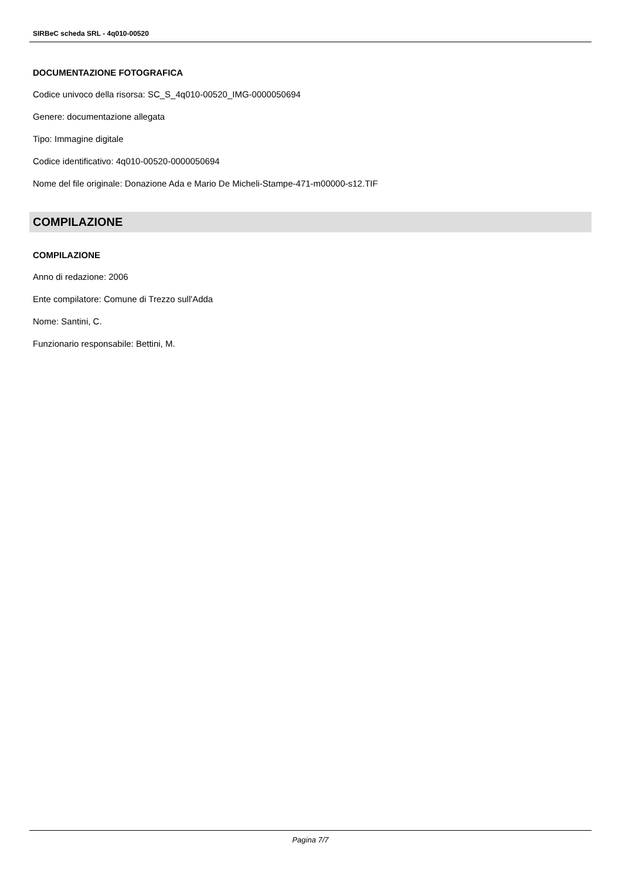SIRBeC scheda SRL - 4q010-00520
DOCUMENTAZIONE FOTOGRAFICA
Codice univoco della risorsa: SC_S_4q010-00520_IMG-0000050694
Genere: documentazione allegata
Tipo: Immagine digitale
Codice identificativo: 4q010-00520-0000050694
Nome del file originale: Donazione Ada e Mario De Micheli-Stampe-471-m00000-s12.TIF
COMPILAZIONE
COMPILAZIONE
Anno di redazione: 2006
Ente compilatore: Comune di Trezzo sull'Adda
Nome: Santini, C.
Funzionario responsabile: Bettini, M.
Pagina 7/7